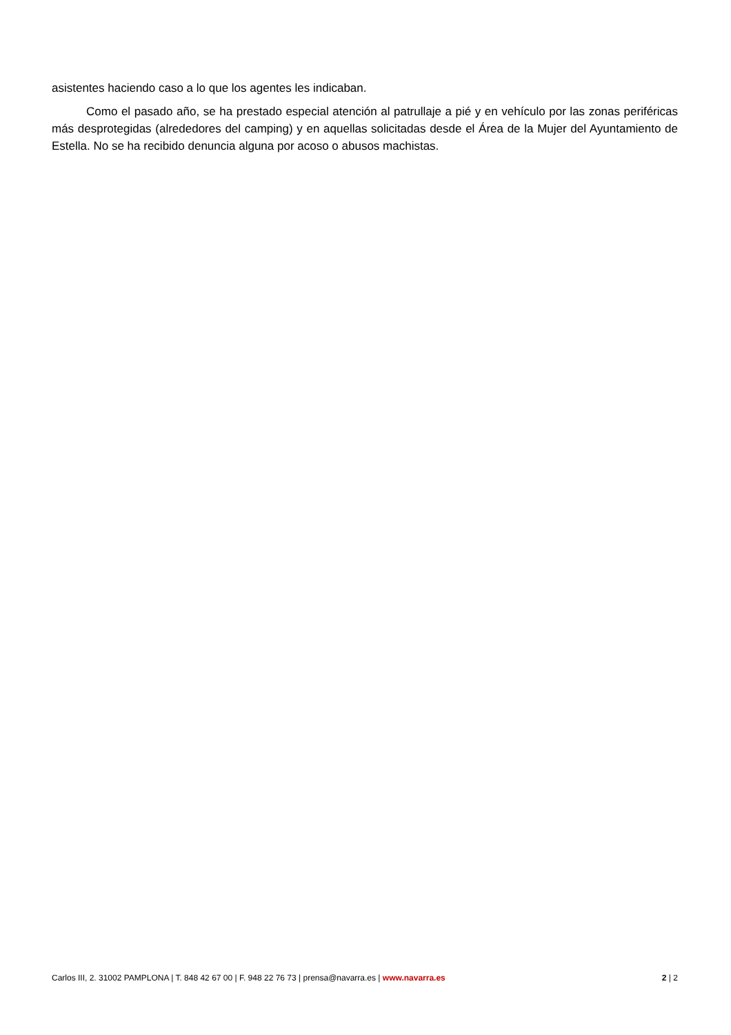asistentes haciendo caso a lo que los agentes les indicaban.
Como el pasado año, se ha prestado especial atención al patrullaje a pié y en vehículo por las zonas periféricas más desprotegidas (alrededores del camping) y en aquellas solicitadas desde el Área de la Mujer del Ayuntamiento de Estella. No se ha recibido denuncia alguna por acoso o abusos machistas.
Carlos III, 2. 31002 PAMPLONA | T. 848 42 67 00 | F. 948 22 76 73 | prensa@navarra.es | www.navarra.es 2 | 2